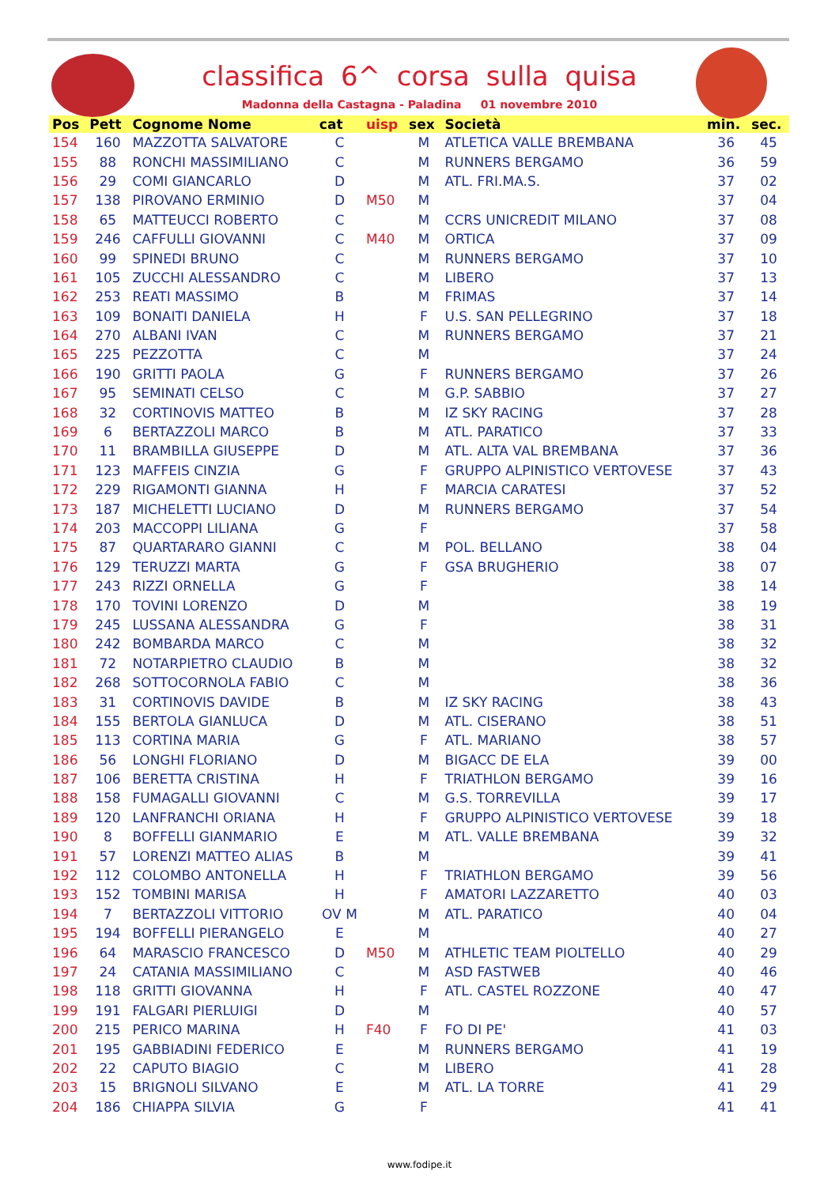classifica 6^ corsa sulla quisa
Madonna della Castagna - Paladina 01 novembre 2010
| Pos | Pett | Cognome Nome | cat | uisp | sex | Società | min. | sec. |
| --- | --- | --- | --- | --- | --- | --- | --- | --- |
| 154 | 160 | MAZZOTTA SALVATORE | C | | M | ATLETICA VALLE BREMBANA | 36 | 45 |
| 155 | 88 | RONCHI MASSIMILIANO | C | | M | RUNNERS BERGAMO | 36 | 59 |
| 156 | 29 | COMI GIANCARLO | D | | M | ATL. FRI.MA.S. | 37 | 02 |
| 157 | 138 | PIROVANO ERMINIO | D | M50 | M | | 37 | 04 |
| 158 | 65 | MATTEUCCI ROBERTO | C | | M | CCRS UNICREDIT MILANO | 37 | 08 |
| 159 | 246 | CAFFULLI GIOVANNI | C | M40 | M | ORTICA | 37 | 09 |
| 160 | 99 | SPINEDI BRUNO | C | | M | RUNNERS BERGAMO | 37 | 10 |
| 161 | 105 | ZUCCHI ALESSANDRO | C | | M | LIBERO | 37 | 13 |
| 162 | 253 | REATI MASSIMO | B | | M | FRIMAS | 37 | 14 |
| 163 | 109 | BONAITI DANIELA | H | | F | U.S. SAN PELLEGRINO | 37 | 18 |
| 164 | 270 | ALBANI IVAN | C | | M | RUNNERS BERGAMO | 37 | 21 |
| 165 | 225 | PEZZOTTA | C | | M | | 37 | 24 |
| 166 | 190 | GRITTI PAOLA | G | | F | RUNNERS BERGAMO | 37 | 26 |
| 167 | 95 | SEMINATI CELSO | C | | M | G.P. SABBIO | 37 | 27 |
| 168 | 32 | CORTINOVIS MATTEO | B | | M | IZ SKY RACING | 37 | 28 |
| 169 | 6 | BERTAZZOLI MARCO | B | | M | ATL. PARATICO | 37 | 33 |
| 170 | 11 | BRAMBILLA GIUSEPPE | D | | M | ATL. ALTA VAL BREMBANA | 37 | 36 |
| 171 | 123 | MAFFEIS CINZIA | G | | F | GRUPPO ALPINISTICO VERTOVESE | 37 | 43 |
| 172 | 229 | RIGAMONTI GIANNA | H | | F | MARCIA CARATESI | 37 | 52 |
| 173 | 187 | MICHELETTI LUCIANO | D | | M | RUNNERS BERGAMO | 37 | 54 |
| 174 | 203 | MACCOPPI LILIANA | G | | F | | 37 | 58 |
| 175 | 87 | QUARTARARO GIANNI | C | | M | POL. BELLANO | 38 | 04 |
| 176 | 129 | TERUZZI MARTA | G | | F | GSA BRUGHERIO | 38 | 07 |
| 177 | 243 | RIZZI ORNELLA | G | | F | | 38 | 14 |
| 178 | 170 | TOVINI LORENZO | D | | M | | 38 | 19 |
| 179 | 245 | LUSSANA ALESSANDRA | G | | F | | 38 | 31 |
| 180 | 242 | BOMBARDA MARCO | C | | M | | 38 | 32 |
| 181 | 72 | NOTARPIETRO CLAUDIO | B | | M | | 38 | 32 |
| 182 | 268 | SOTTOCORNOLA FABIO | C | | M | | 38 | 36 |
| 183 | 31 | CORTINOVIS DAVIDE | B | | M | IZ SKY RACING | 38 | 43 |
| 184 | 155 | BERTOLA GIANLUCA | D | | M | ATL. CISERANO | 38 | 51 |
| 185 | 113 | CORTINA MARIA | G | | F | ATL. MARIANO | 38 | 57 |
| 186 | 56 | LONGHI FLORIANO | D | | M | BIGACC DE ELA | 39 | 00 |
| 187 | 106 | BERETTA CRISTINA | H | | F | TRIATHLON BERGAMO | 39 | 16 |
| 188 | 158 | FUMAGALLI GIOVANNI | C | | M | G.S. TORREVILLA | 39 | 17 |
| 189 | 120 | LANFRANCHI ORIANA | H | | F | GRUPPO ALPINISTICO VERTOVESE | 39 | 18 |
| 190 | 8 | BOFFELLI GIANMARIO | E | | M | ATL. VALLE BREMBANA | 39 | 32 |
| 191 | 57 | LORENZI MATTEO ALIAS | B | | M | | 39 | 41 |
| 192 | 112 | COLOMBO ANTONELLA | H | | F | TRIATHLON BERGAMO | 39 | 56 |
| 193 | 152 | TOMBINI MARISA | H | | F | AMATORI LAZZARETTO | 40 | 03 |
| 194 | 7 | BERTAZZOLI VITTORIO | OV M | | M | ATL. PARATICO | 40 | 04 |
| 195 | 194 | BOFFELLI PIERANGELO | E | | M | | 40 | 27 |
| 196 | 64 | MARASCIO FRANCESCO | D | M50 | M | ATHLETIC TEAM PIOLTELLO | 40 | 29 |
| 197 | 24 | CATANIA MASSIMILIANO | C | | M | ASD FASTWEB | 40 | 46 |
| 198 | 118 | GRITTI GIOVANNA | H | | F | ATL. CASTEL ROZZONE | 40 | 47 |
| 199 | 191 | FALGARI PIERLUIGI | D | | M | | 40 | 57 |
| 200 | 215 | PERICO MARINA | H | F40 | F | FO DI PE' | 41 | 03 |
| 201 | 195 | GABBIADINI FEDERICO | E | | M | RUNNERS BERGAMO | 41 | 19 |
| 202 | 22 | CAPUTO BIAGIO | C | | M | LIBERO | 41 | 28 |
| 203 | 15 | BRIGNOLI SILVANO | E | | M | ATL. LA TORRE | 41 | 29 |
| 204 | 186 | CHIAPPA SILVIA | G | | F | | 41 | 41 |
www.fodipe.it